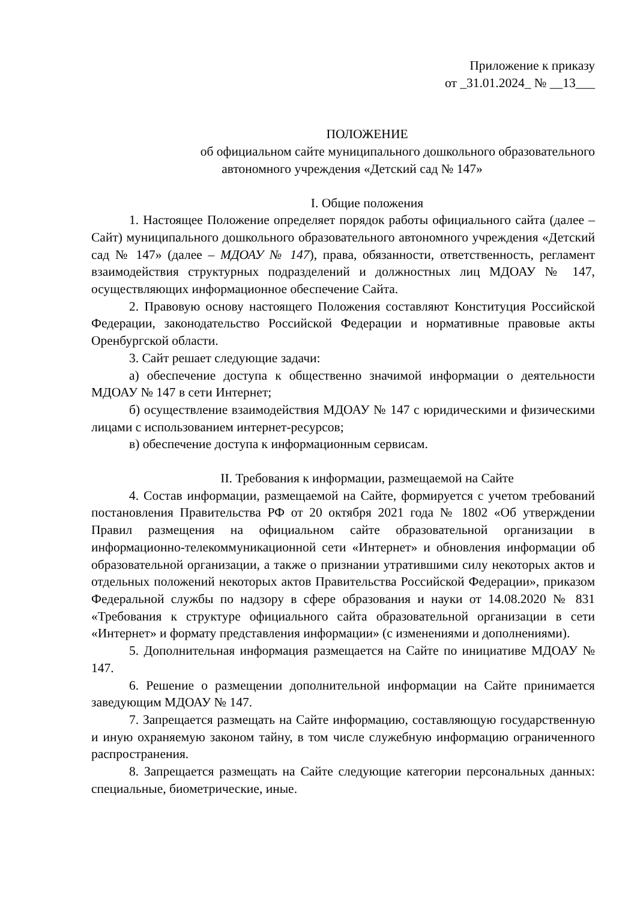Приложение к приказу
от _31.01.2024_ № __13___
ПОЛОЖЕНИЕ
об официальном сайте муниципального дошкольного образовательного
автономного учреждения «Детский сад № 147»
I. Общие положения
1. Настоящее Положение определяет порядок работы официального сайта (далее – Сайт) муниципального дошкольного образовательного автономного учреждения «Детский сад № 147» (далее – МДОАУ № 147), права, обязанности, ответственность, регламент взаимодействия структурных подразделений и должностных лиц МДОАУ № 147, осуществляющих информационное обеспечение Сайта.
2. Правовую основу настоящего Положения составляют Конституция Российской Федерации, законодательство Российской Федерации и нормативные правовые акты Оренбургской области.
3. Сайт решает следующие задачи:
а) обеспечение доступа к общественно значимой информации о деятельности МДОАУ № 147 в сети Интернет;
б) осуществление взаимодействия МДОАУ № 147 с юридическими и физическими лицами с использованием интернет-ресурсов;
в) обеспечение доступа к информационным сервисам.
II. Требования к информации, размещаемой на Сайте
4. Состав информации, размещаемой на Сайте, формируется с учетом требований постановления Правительства РФ от 20 октября 2021 года № 1802 «Об утверждении Правил размещения на официальном сайте образовательной организации в информационно-телекоммуникационной сети «Интернет» и обновления информации об образовательной организации, а также о признании утратившими силу некоторых актов и отдельных положений некоторых актов Правительства Российской Федерации», приказом Федеральной службы по надзору в сфере образования и науки от 14.08.2020 № 831 «Требования к структуре официального сайта образовательной организации в сети «Интернет» и формату представления информации» (с изменениями и дополнениями).
5. Дополнительная информация размещается на Сайте по инициативе МДОАУ № 147.
6. Решение о размещении дополнительной информации на Сайте принимается заведующим МДОАУ № 147.
7. Запрещается размещать на Сайте информацию, составляющую государственную и иную охраняемую законом тайну, в том числе служебную информацию ограниченного распространения.
8. Запрещается размещать на Сайте следующие категории персональных данных: специальные, биометрические, иные.